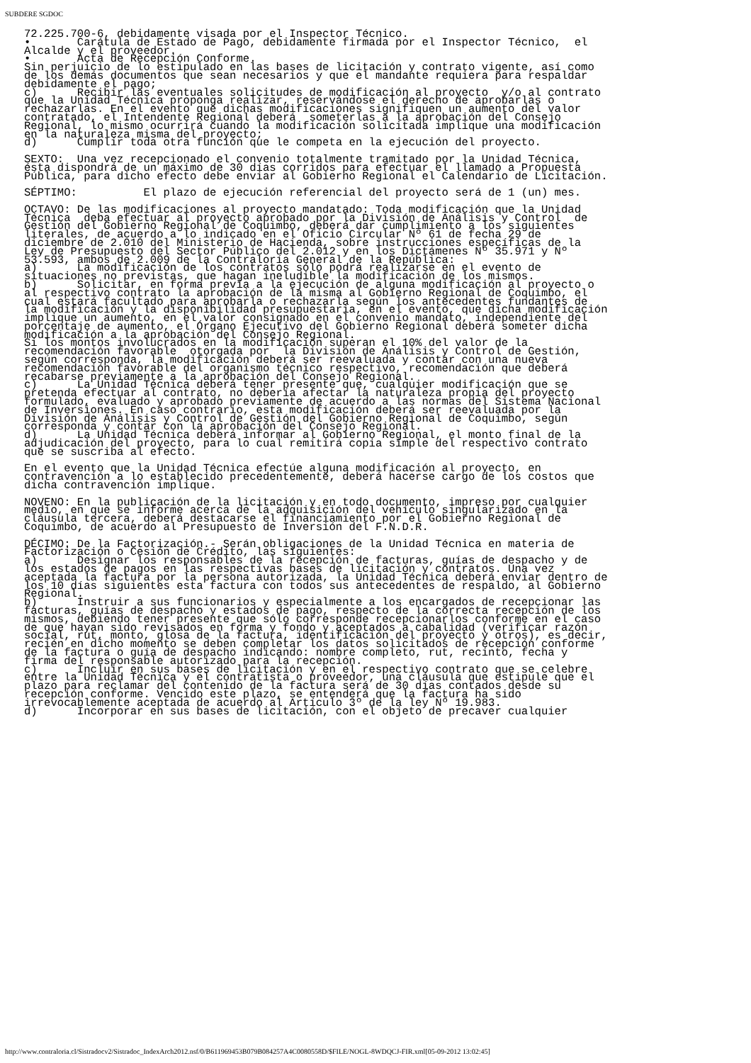SUBDERE SGDOC
72.225.700-6, debidamente visada por el Inspector Técnico.
•       Carátula de Estado de Pago, debidamente firmada por el Inspector Técnico,  el
Alcalde y el proveedor.
•       Acta de Recepción Conforme.
Sin perjuicio de lo estipulado en las bases de licitación y contrato vigente, así como
de los demás documentos que sean necesarios y que el mandante requiera para respaldar
debidamente el pago;
c)      Recibir las eventuales solicitudes de modificación al proyecto  y/o al contrato
que la Unidad Técnica proponga realizar, reservándose el derecho de aprobarlas o
rechazarlas. En el evento que dichas modificaciones signifiquen un aumento del valor
contratado, el Intendente Regional deberá  someterlas a la aprobación del Consejo
Regional, lo mismo ocurrirá cuando la modificación solicitada implique una modificación
en la naturaleza misma del proyecto;
d)      Cumplir toda otra función que le competa en la ejecución del proyecto.

SEXTO:  Una vez recepcionado el convenio totalmente tramitado por la Unidad Técnica,
ésta dispondrá de un máximo de 30 días corridos para efectuar el llamado a Propuesta
Pública, para dicho efecto debe enviar al Gobierno Regional el Calendario de Licitación.

SÉPTIMO:          El plazo de ejecución referencial del proyecto será de 1 (un) mes.

OCTAVO: De las modificaciones al proyecto mandatado: Toda modificación que la Unidad
Técnica  deba efectuar al proyecto aprobado por la División de Análisis y Control  de
Gestión del Gobierno Regional de Coquimbo, deberá dar cumplimiento a los siguientes
literales, de acuerdo a lo indicado en el Oficio Circular Nº 61 de fecha 29 de
diciembre de 2.010 del Ministerio de Hacienda, sobre instrucciones específicas de la
Ley de Presupuesto del Sector Público del 2.012 y en los Dictámenes Nº 35.971 y Nº
53.593, ambos de 2.009 de la Contraloría General de la República:
a)      La modificación de los contratos sólo podrá realizarse en el evento de
situaciones no previstas, que hagan ineludible la modificación de los mismos.
b)      Solicitar, en forma previa a la ejecución de alguna modificación al proyecto o
al respectivo contrato la aprobación de la misma al Gobierno Regional de Coquimbo, el
cual estará facultado para aprobarla o rechazarla según los antecedentes fundantes de
la modificación y la disponibilidad presupuestaria, en el evento, que dicha modificación
implique un aumento, en el valor consignado en el convenio mandato, independiente del
porcentaje de aumento, el Órgano Ejecutivo del Gobierno Regional deberá someter dicha
modificación a la aprobación del Consejo Regional.
Si los montos involucrados en la modificación superan el 10% del valor de la
recomendación favorable  otorgada por  la División de Análisis y Control de Gestión,
según corresponda, la modificación deberá ser reevaluada y contar con una nueva
recomendación favorable del organismo técnico respectivo, recomendación que deberá
recabarse previamente a la aprobación del Consejo Regional.
c)      La Unidad Técnica deberá tener presente que, cualquier modificación que se
pretenda efectuar al contrato, no debería afectar la naturaleza propia del proyecto
formulado, evaluado y aprobado previamente de acuerdo a las normas del Sistema Nacional
de Inversiones. En caso contrario, esta modificación deberá ser reevaluada por la
División de Análisis y Control de Gestión del Gobierno Regional de Coquimbo, según
corresponda y contar con la aprobación del Consejo Regional.
d)      La Unidad Técnica deberá informar al Gobierno Regional, el monto final de la
adjudicación del proyecto, para lo cual remitirá copia simple del respectivo contrato
que se suscriba al efecto.

En el evento que la Unidad Técnica efectúe alguna modificación al proyecto, en
contravención a lo establecido precedentemente, deberá hacerse cargo de los costos que
dicha contravención implique.

NOVENO: En la publicación de la licitación y en todo documento, impreso por cualquier
medio, en que se informe acerca de la adquisición del vehículo singularizado en la
cláusula tercera, deberá destacarse el financiamiento por el Gobierno Regional de
Coquimbo, de acuerdo al Presupuesto de Inversión del F.N.D.R.

DÉCIMO: De la Factorización.- Serán obligaciones de la Unidad Técnica en materia de
Factorización o Cesión de Crédito, las siguientes:
a)      Designar los responsables de la recepción de facturas, guías de despacho y de
los estados de pagos en las respectivas bases de licitación y contratos. Una vez
aceptada la factura por la persona autorizada, la Unidad Técnica deberá enviar dentro de
los 10 días siguientes esta factura con todos sus antecedentes de respaldo, al Gobierno
Regional.
b)      Instruir a sus funcionarios y especialmente a los encargados de recepcionar las
facturas, guías de despacho y estados de pago, respecto de la correcta recepción de los
mismos, debiendo tener presente que sólo corresponde recepcionarlos conforme en el caso
de que hayan sido revisados en forma y fondo y aceptados a cabalidad (verificar razón
social, rut, monto, glosa de la factura, identificación del proyecto y otros), es decir,
recién en dicho momento se deben completar los datos solicitados de recepción conforme
de la factura o guía de despacho indicando: nombre completo, rut, recinto, fecha y
firma del responsable autorizado para la recepción.
c)      Incluir en sus bases de licitación y en el respectivo contrato que se celebre
entre la Unidad Técnica y el contratista o proveedor, una cláusula que estipule que el
plazo para reclamar del contenido de la factura será de 30 días contados desde su
recepción conforme. Vencido este plazo, se entenderá que la factura ha sido
irrevocablemente aceptada de acuerdo al Artículo 3º de la ley Nº 19.983.
d)      Incorporar en sus bases de licitación, con el objeto de precaver cualquier
http://www.contraloria.cl/Sistradocv2/Sistradoc_IndexArch2012.nsf/0/B611969453B079B084257A4C0080558D/$FILE/NOGL-8WDQCJ-FIR.xml[05-09-2012 13:02:45]